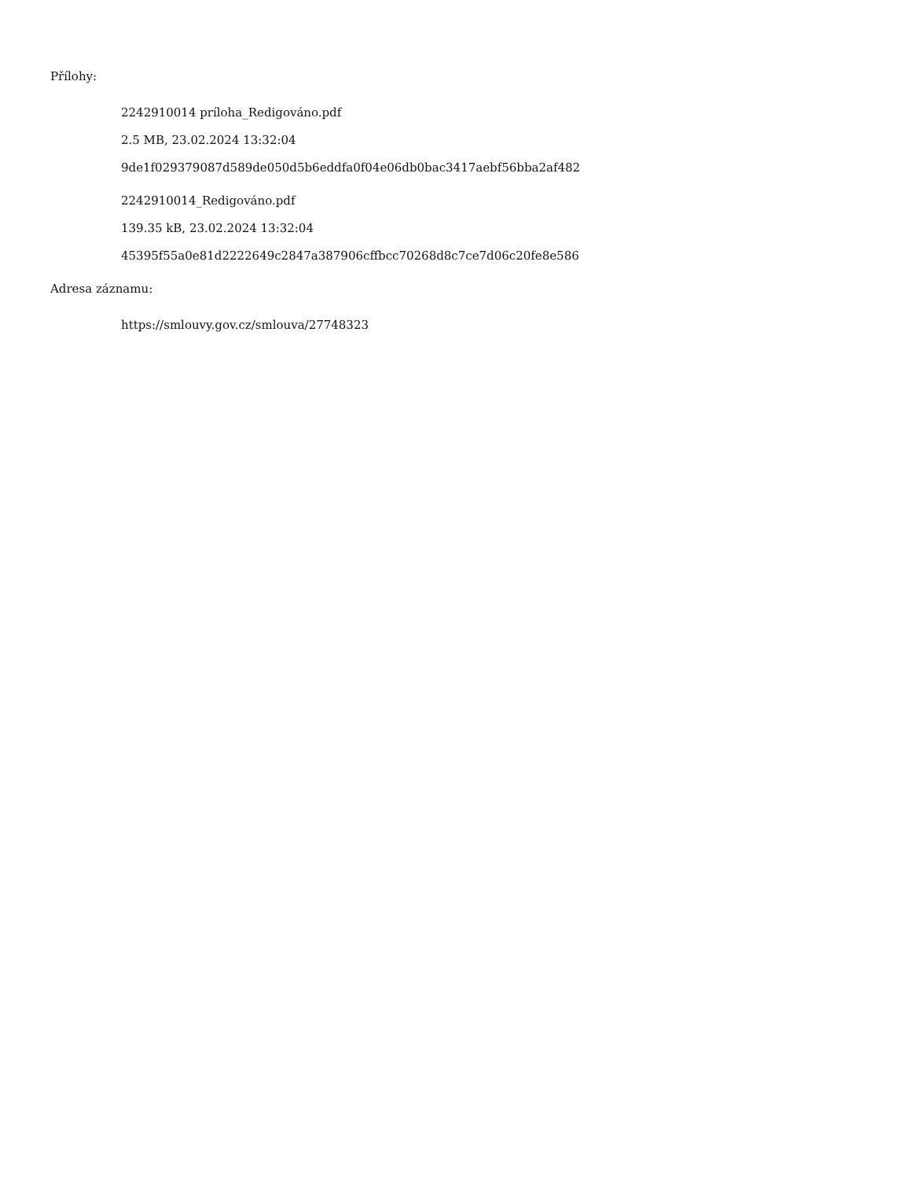Přílohy:
2242910014 príloha_Redigováno.pdf
2.5 MB, 23.02.2024 13:32:04
9de1f029379087d589de050d5b6eddfa0f04e06db0bac3417aebf56bba2af482
2242910014_Redigováno.pdf
139.35 kB, 23.02.2024 13:32:04
45395f55a0e81d2222649c2847a387906cffbcc70268d8c7ce7d06c20fe8e586
Adresa záznamu:
https://smlouvy.gov.cz/smlouva/27748323